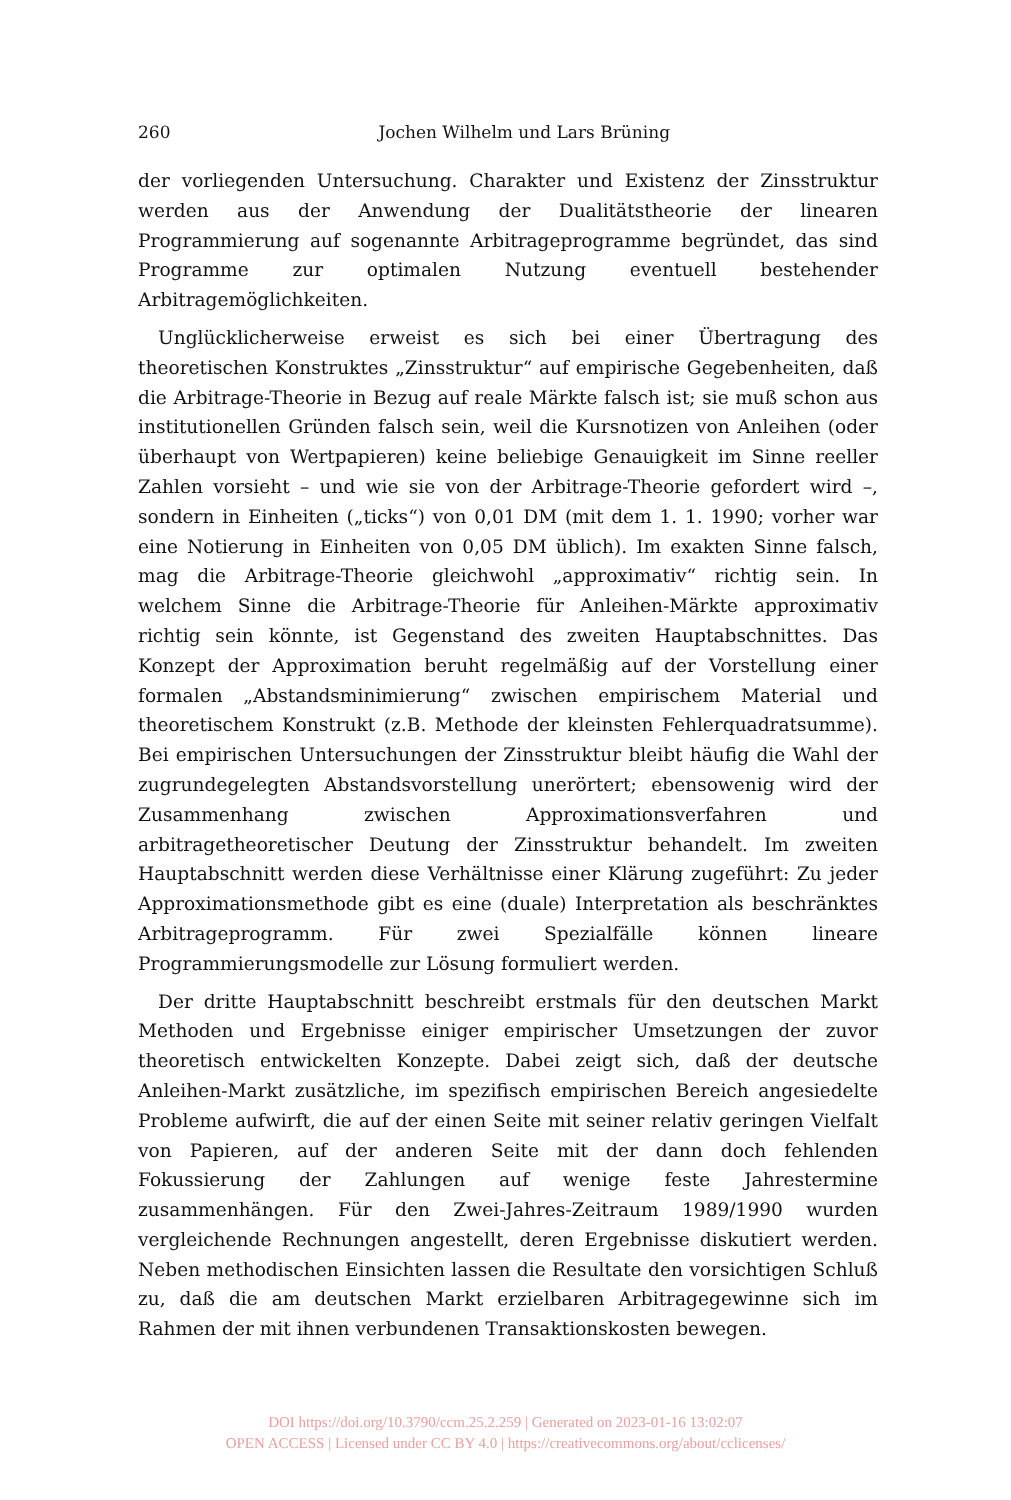260
Jochen Wilhelm und Lars Brüning
der vorliegenden Untersuchung. Charakter und Existenz der Zinsstruktur werden aus der Anwendung der Dualitätstheorie der linearen Programmierung auf sogenannte Arbitrageprogramme begründet, das sind Programme zur optimalen Nutzung eventuell bestehender Arbitragemöglichkeiten.
Unglücklicherweise erweist es sich bei einer Übertragung des theoretischen Konstruktes „Zinsstruktur“ auf empirische Gegebenheiten, daß die Arbitrage-Theorie in Bezug auf reale Märkte falsch ist; sie muß schon aus institutionellen Gründen falsch sein, weil die Kursnotizen von Anleihen (oder überhaupt von Wertpapieren) keine beliebige Genauigkeit im Sinne reeller Zahlen vorsieht – und wie sie von der Arbitrage-Theorie gefordert wird –, sondern in Einheiten („ticks“) von 0,01 DM (mit dem 1. 1. 1990; vorher war eine Notierung in Einheiten von 0,05 DM üblich). Im exakten Sinne falsch, mag die Arbitrage-Theorie gleichwohl „approximativ“ richtig sein. In welchem Sinne die Arbitrage-Theorie für Anleihen-Märkte approximativ richtig sein könnte, ist Gegenstand des zweiten Hauptabschnittes. Das Konzept der Approximation beruht regelmäßig auf der Vorstellung einer formalen „Abstandsminimierung“ zwischen empirischem Material und theoretischem Konstrukt (z.B. Methode der kleinsten Fehlerquadratsumme). Bei empirischen Untersuchungen der Zinsstruktur bleibt häufig die Wahl der zugrundegelegten Abstandsvorstellung unerörtert; ebensowenig wird der Zusammenhang zwischen Approximationsverfahren und arbitragetheoretischer Deutung der Zinsstruktur behandelt. Im zweiten Hauptabschnitt werden diese Verhältnisse einer Klärung zugeführt: Zu jeder Approximationsmethode gibt es eine (duale) Interpretation als beschränktes Arbitrageprogramm. Für zwei Spezialfälle können lineare Programmierungsmodelle zur Lösung formuliert werden.
Der dritte Hauptabschnitt beschreibt erstmals für den deutschen Markt Methoden und Ergebnisse einiger empirischer Umsetzungen der zuvor theoretisch entwickelten Konzepte. Dabei zeigt sich, daß der deutsche Anleihen-Markt zusätzliche, im spezifisch empirischen Bereich angesiedelte Probleme aufwirft, die auf der einen Seite mit seiner relativ geringen Vielfalt von Papieren, auf der anderen Seite mit der dann doch fehlenden Fokussierung der Zahlungen auf wenige feste Jahrestermine zusammenhängen. Für den Zwei-Jahres-Zeitraum 1989/1990 wurden vergleichende Rechnungen angestellt, deren Ergebnisse diskutiert werden. Neben methodischen Einsichten lassen die Resultate den vorsichtigen Schluß zu, daß die am deutschen Markt erzielbaren Arbitragegewinne sich im Rahmen der mit ihnen verbundenen Transaktionskosten bewegen.
DOI https://doi.org/10.3790/ccm.25.2.259 | Generated on 2023-01-16 13:02:07
OPEN ACCESS | Licensed under CC BY 4.0 | https://creativecommons.org/about/cclicenses/